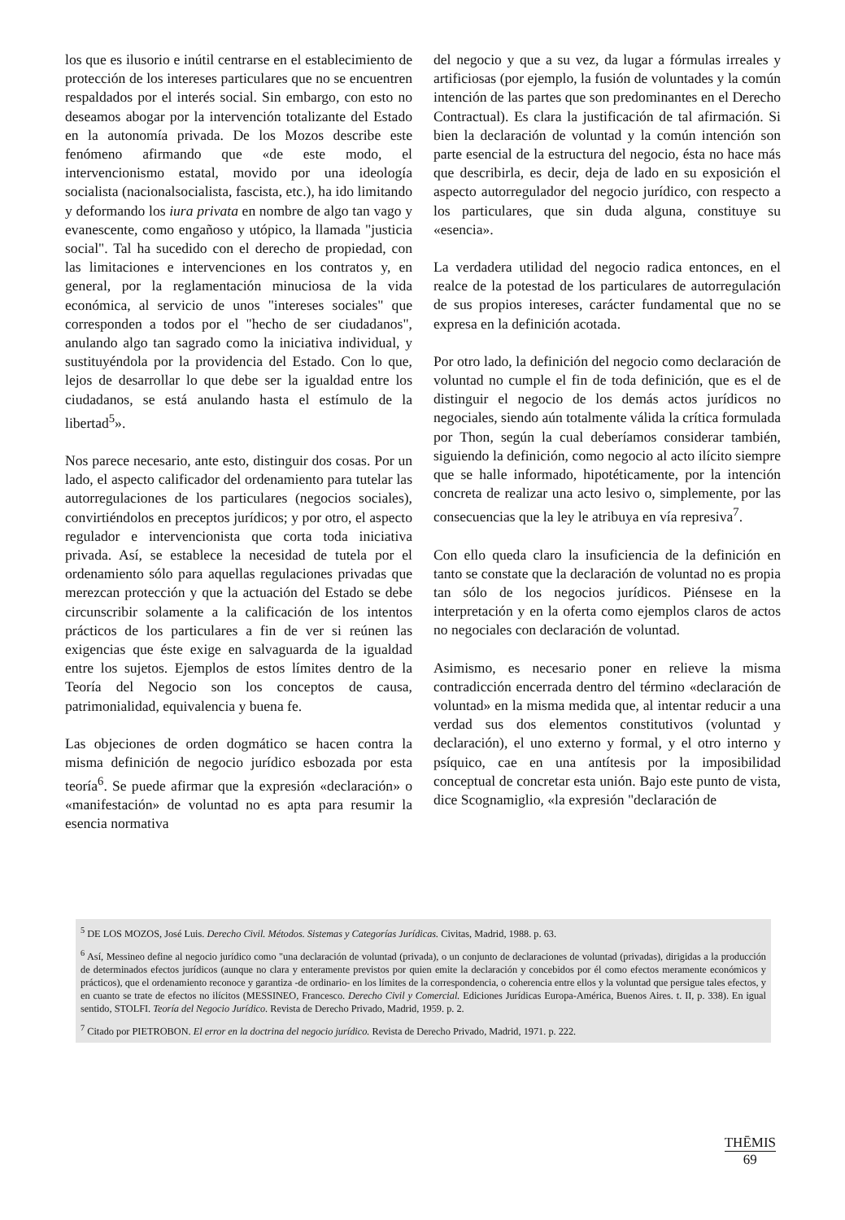los que es ilusorio e inútil centrarse en el establecimiento de protección de los intereses particulares que no se encuentren respaldados por el interés social. Sin embargo, con esto no deseamos abogar por la intervención totalizante del Estado en la autonomía privada. De los Mozos describe este fenómeno afirmando que «de este modo, el intervencionismo estatal, movido por una ideología socialista (nacionalsocialista, fascista, etc.), ha ido limitando y deformando los iura privata en nombre de algo tan vago y evanescente, como engañoso y utópico, la llamada "justicia social". Tal ha sucedido con el derecho de propiedad, con las limitaciones e intervenciones en los contratos y, en general, por la reglamentación minuciosa de la vida económica, al servicio de unos "intereses sociales" que corresponden a todos por el "hecho de ser ciudadanos", anulando algo tan sagrado como la iniciativa individual, y sustituyéndola por la providencia del Estado. Con lo que, lejos de desarrollar lo que debe ser la igualdad entre los ciudadanos, se está anulando hasta el estímulo de la libertad<sup>5</sup>».
Nos parece necesario, ante esto, distinguir dos cosas. Por un lado, el aspecto calificador del ordenamiento para tutelar las autorregulaciones de los particulares (negocios sociales), convirtiéndolos en preceptos jurídicos; y por otro, el aspecto regulador e intervencionista que corta toda iniciativa privada. Así, se establece la necesidad de tutela por el ordenamiento sólo para aquellas regulaciones privadas que merezcan protección y que la actuación del Estado se debe circunscribir solamente a la calificación de los intentos prácticos de los particulares a fin de ver si reúnen las exigencias que éste exige en salvaguarda de la igualdad entre los sujetos. Ejemplos de estos límites dentro de la Teoría del Negocio son los conceptos de causa, patrimonialidad, equivalencia y buena fe.
Las objeciones de orden dogmático se hacen contra la misma definición de negocio jurídico esbozada por esta teoría<sup>6</sup>. Se puede afirmar que la expresión «declaración» o «manifestación» de voluntad no es apta para resumir la esencia normativa
del negocio y que a su vez, da lugar a fórmulas irreales y artificiosas (por ejemplo, la fusión de voluntades y la común intención de las partes que son predominantes en el Derecho Contractual). Es clara la justificación de tal afirmación. Si bien la declaración de voluntad y la común intención son parte esencial de la estructura del negocio, ésta no hace más que describirla, es decir, deja de lado en su exposición el aspecto autorregulador del negocio jurídico, con respecto a los particulares, que sin duda alguna, constituye su «esencia».
La verdadera utilidad del negocio radica entonces, en el realce de la potestad de los particulares de autorregulación de sus propios intereses, carácter fundamental que no se expresa en la definición acotada.
Por otro lado, la definición del negocio como declaración de voluntad no cumple el fin de toda definición, que es el de distinguir el negocio de los demás actos jurídicos no negociales, siendo aún totalmente válida la crítica formulada por Thon, según la cual deberíamos considerar también, siguiendo la definición, como negocio al acto ilícito siempre que se halle informado, hipotéticamente, por la intención concreta de realizar una acto lesivo o, simplemente, por las consecuencias que la ley le atribuya en vía represiva<sup>7</sup>.
Con ello queda claro la insuficiencia de la definición en tanto se constate que la declaración de voluntad no es propia tan sólo de los negocios jurídicos. Piénsese en la interpretación y en la oferta como ejemplos claros de actos no negociales con declaración de voluntad.
Asimismo, es necesario poner en relieve la misma contradicción encerrada dentro del término «declaración de voluntad» en la misma medida que, al intentar reducir a una verdad sus dos elementos constitutivos (voluntad y declaración), el uno externo y formal, y el otro interno y psíquico, cae en una antítesis por la imposibilidad conceptual de concretar esta unión. Bajo este punto de vista, dice Scognamiglio, «la expresión "declaración de
<sup>5</sup> DE LOS MOZOS, José Luis. Derecho Civil. Métodos. Sistemas y Categorías Jurídicas. Civitas, Madrid, 1988. p. 63.
<sup>6</sup> Así, Messineo define al negocio jurídico como "una declaración de voluntad (privada), o un conjunto de declaraciones de voluntad (privadas), dirigidas a la producción de determinados efectos jurídicos (aunque no clara y enteramente previstos por quien emite la declaración y concebidos por él como efectos meramente económicos y prácticos), que el ordenamiento reconoce y garantiza -de ordinario- en los límites de la correspondencia, o coherencia entre ellos y la voluntad que persigue tales efectos, y en cuanto se trate de efectos no ilícitos (MESSINEO, Francesco. Derecho Civil y Comercial. Ediciones Jurídicas Europa-América, Buenos Aires. t. II, p. 338). En igual sentido, STOLFI. Teoría del Negocio Jurídico. Revista de Derecho Privado, Madrid, 1959. p. 2.
<sup>7</sup> Citado por PIETROBON. El error en la doctrina del negocio jurídico. Revista de Derecho Privado, Madrid, 1971. p. 222.
THĒMIS
69